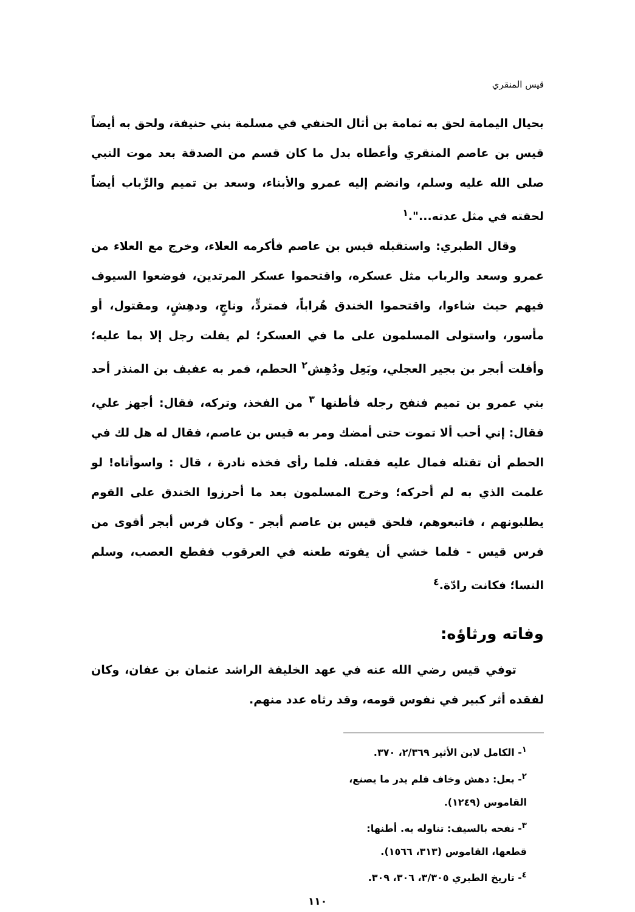قيس المنقري
بحيال اليمامة لحق به ثمامة بن أثال الحنفي في مسلمة بني حنيفة، ولحق به أيضاً قيس بن عاصم المنقري وأعطاه بدل ما كان قسم من الصدقة بعد موت النبي صلى الله عليه وسلم، وانضم إليه عمرو والأبناء، وسعد بن تميم والرِّباب أيضاً لحقته في مثل عدته...".<sup>١</sup>
وقال الطبري: واستقبله قيس بن عاصم فأكرمه العلاء، وخرج مع العلاء من عمرو وسعد والرباب مثل عسكره، واقتحموا عسكر المرتدين، فوضعوا السيوف فيهم حيث شاءوا، واقتحموا الخندق هُراباً، فمتردٍّ، وناجٍ، ودهِشٍ، ومقتول، أو مأسور، واستولى المسلمون على ما في العسكر؛ لم يفلت رجل إلا بما عليه؛ وأفلت أبجر بن بجير العجلي، وبَعِل ودُهِش<sup>٢</sup> الحطم، فمر به عفيف بن المنذر أحد بني عمرو بن تميم فنفح رجله فأطنها <sup>٣</sup> من الفخذ، وتركه، فقال: أجهز علي، فقال: إني أحب ألا تموت حتى أمضك ومر به قيس بن عاصم، فقال له هل لك في الحطم أن تقتله فمال عليه فقتله. فلما رأى فخذه نادرة ، قال : واسوأتاه! لو علمت الذي به لم أحركه؛ وخرج المسلمون بعد ما أحرزوا الخندق على القوم يطلبونهم ، فاتبعوهم، فلحق قيس بن عاصم أبجر - وكان فرس أبجر أقوى من فرس قيس - فلما خشي أن يفوته طعنه في العرقوب فقطع العصب، وسلم النسا؛ فكانت رادّة.<sup>٤</sup>
وفاته ورثاؤه:
توفي قيس رضي الله عنه في عهد الخليفة الراشد عثمان بن عفان، وكان لفقده أثر كبير في نفوس قومه، وقد رثاه عدد منهم.
<sup>١</sup>- الكامل لابن الأثير ٢/٣٦٩، ٣٧٠.
<sup>٢</sup>- بعل: دهش وخاف فلم يدر ما يصنع، القاموس (١٢٤٩).
<sup>٣</sup>- نفحه بالسيف: تناوله به. أطنها: قطعها، القاموس (٣١٣، ١٥٦٦).
<sup>٤</sup>- تاريخ الطبري ٣/٣٠٥، ٣٠٦، ٣٠٩.
١١٠